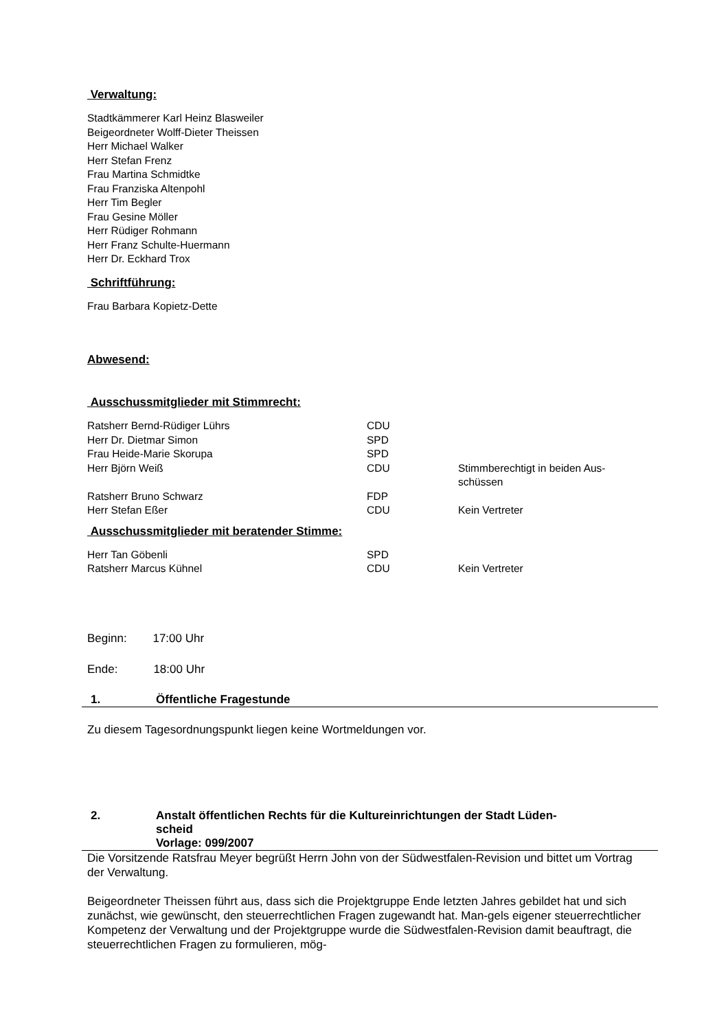Verwaltung:
Stadtkämmerer Karl Heinz Blasweiler
Beigeordneter Wolff-Dieter Theissen
Herr Michael Walker
Herr Stefan Frenz
Frau Martina Schmidtke
Frau Franziska Altenpohl
Herr Tim Begler
Frau Gesine Möller
Herr Rüdiger Rohmann
Herr Franz Schulte-Huermann
Herr Dr. Eckhard Trox
Schriftführung:
Frau Barbara Kopietz-Dette
Abwesend:
Ausschussmitglieder mit Stimmrecht:
| Ratsherr Bernd-Rüdiger Lührs | CDU | |
| Herr Dr. Dietmar Simon | SPD | |
| Frau Heide-Marie Skorupa | SPD | |
| Herr Björn Weiß | CDU | Stimmberechtigt in beiden Aus- schüssen |
| Ratsherr Bruno Schwarz | FDP | |
| Herr Stefan Eßer | CDU | Kein Vertreter |
Ausschussmitglieder mit beratender Stimme:
| Herr Tan Göbenli | SPD | |
| Ratsherr Marcus Kühnel | CDU | Kein Vertreter |
Beginn: 17:00 Uhr
Ende: 18:00 Uhr
1. Öffentliche Fragestunde
Zu diesem Tagesordnungspunkt liegen keine Wortmeldungen vor.
2. Anstalt öffentlichen Rechts für die Kultureinrichtungen der Stadt Lüden-
scheid
Vorlage: 099/2007
Die Vorsitzende Ratsfrau Meyer begrüßt Herrn John von der Südwestfalen-Revision und bittet um Vortrag der Verwaltung.
Beigeordneter Theissen führt aus, dass sich die Projektgruppe Ende letzten Jahres gebildet hat und sich zunächst, wie gewünscht, den steuerrechtlichen Fragen zugewandt hat. Man-gels eigener steuerrechtlicher Kompetenz der Verwaltung und der Projektgruppe wurde die Südwestfalen-Revision damit beauftragt, die steuerrechtlichen Fragen zu formulieren, mög-